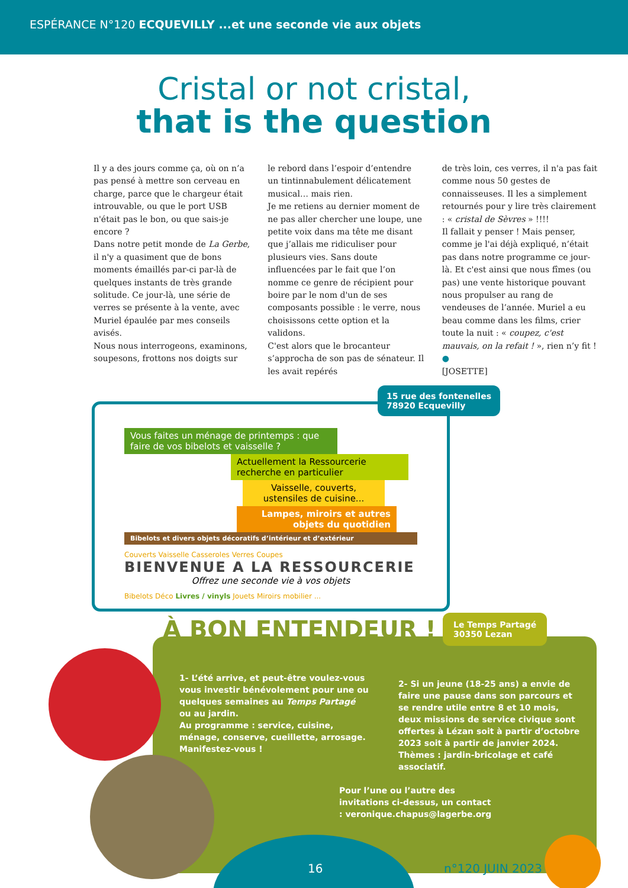ESPÉRANCE N°120 ECQUEVILLY ...et une seconde vie aux objets
Cristal or not cristal,
that is the question
Il y a des jours comme ça, où on n’a pas pensé à mettre son cerveau en charge, parce que le chargeur était introuvable, ou que le port USB n'était pas le bon, ou que sais-je encore ?
Dans notre petit monde de La Gerbe, il n'y a quasiment que de bons moments émaillés par-ci par-là de quelques instants de très grande solitude. Ce jour-là, une série de verres se présente à la vente, avec Muriel épaulée par mes conseils avisés.
Nous nous interrogeons, examinons, soupesons, frottons nos doigts sur
le rebord dans l’espoir d’entendre un tintinnabulement délicatement musical… mais rien.
Je me retiens au dernier moment de ne pas aller chercher une loupe, une petite voix dans ma tête me disant que j’allais me ridiculiser pour plusieurs vies. Sans doute influencées par le fait que l’on nomme ce genre de récipient pour boire par le nom d'un de ses composants possible : le verre, nous choisissons cette option et la validons.
C'est alors que le brocanteur s’approcha de son pas de sénateur. Il les avait repérés
de très loin, ces verres, il n'a pas fait comme nous 50 gestes de connaisseuses. Il les a simplement retournés pour y lire très clairement : « cristal de Sèvres » !!!!
Il fallait y penser ! Mais penser, comme je l'ai déjà expliqué, n’était pas dans notre programme ce jour-là. Et c'est ainsi que nous fîmes (ou pas) une vente historique pouvant nous propulser au rang de vendeuses de l’année. Muriel a eu beau comme dans les films, crier toute la nuit : « coupez, c'est mauvais, on la refait ! », rien n’y fit ! ●
[JOSETTE]
15 rue des fontenelles
78920 Ecquevilly
Vous faites un ménage de printemps : que faire de vos bibelots et vaisselle ?
Actuellement la Ressourcerie recherche en particulier
Vaisselle, couverts, ustensiles de cuisine...
Lampes, miroirs et autres objets du quotidien
Bibelots et divers objets décoratifs d’intérieur et d’extérieur
Couverts Vaisselle Casseroles Verres Coupes
BIENVENUE A LA RESSOURCERIE
Offrez une seconde vie à vos objets
Bibelots Déco Livres / vinyls Jouets Miroirs mobilier ...
À BON ENTENDEUR !
1- L’été arrive, et peut-être voulez-vous vous investir bénévolement pour une ou quelques semaines au Temps Partagé ou au jardin.
Au programme : service, cuisine, ménage, conserve, cueillette, arrosage.
Manifestez-vous !
2- Si un jeune (18-25 ans) a envie de faire une pause dans son parcours et se rendre utile entre 8 et 10 mois, deux missions de service civique sont offertes à Lézan soit à partir d’octobre 2023 soit à partir de janvier 2024. Thèmes : jardin-bricolage et café associatif.
Pour l’une ou l’autre des invitations ci-dessus, un contact : veronique.chapus@lagerbe.org
Le Temps Partagé
30350 Lezan
16 n°120 JUIN 2023